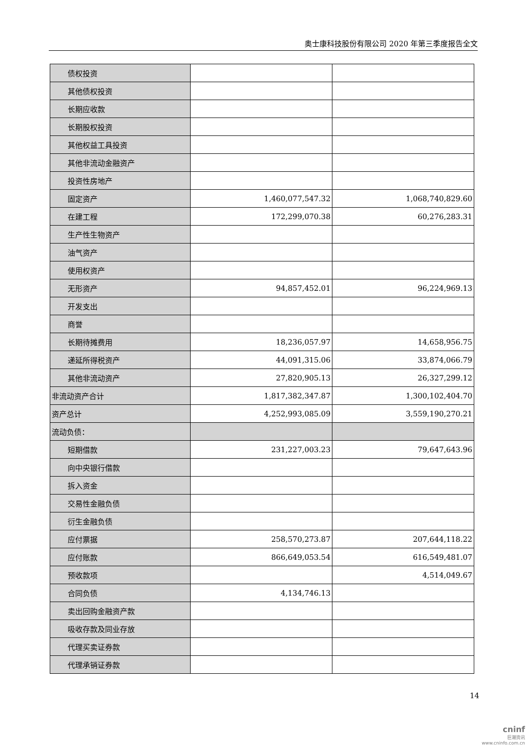奥士康科技股份有限公司 2020 年第三季度报告全文
| 债权投资 | | |
| 其他债权投资 | | |
| 长期应收款 | | |
| 长期股权投资 | | |
| 其他权益工具投资 | | |
| 其他非流动金融资产 | | |
| 投资性房地产 | | |
| 固定资产 | 1,460,077,547.32 | 1,068,740,829.60 |
| 在建工程 | 172,299,070.38 | 60,276,283.31 |
| 生产性生物资产 | | |
| 油气资产 | | |
| 使用权资产 | | |
| 无形资产 | 94,857,452.01 | 96,224,969.13 |
| 开发支出 | | |
| 商誉 | | |
| 长期待摊费用 | 18,236,057.97 | 14,658,956.75 |
| 递延所得税资产 | 44,091,315.06 | 33,874,066.79 |
| 其他非流动资产 | 27,820,905.13 | 26,327,299.12 |
| 非流动资产合计 | 1,817,382,347.87 | 1,300,102,404.70 |
| 资产总计 | 4,252,993,085.09 | 3,559,190,270.21 |
| 流动负债： | | |
| 短期借款 | 231,227,003.23 | 79,647,643.96 |
| 向中央银行借款 | | |
| 拆入资金 | | |
| 交易性金融负债 | | |
| 衍生金融负债 | | |
| 应付票据 | 258,570,273.87 | 207,644,118.22 |
| 应付账款 | 866,649,053.54 | 616,549,481.07 |
| 预收款项 | | 4,514,049.67 |
| 合同负债 | 4,134,746.13 | |
| 卖出回购金融资产款 | | |
| 吸收存款及同业存放 | | |
| 代理买卖证券款 | | |
| 代理承销证券款 | | |
14
cninf
巨潮资讯
www.cninfo.com.cn